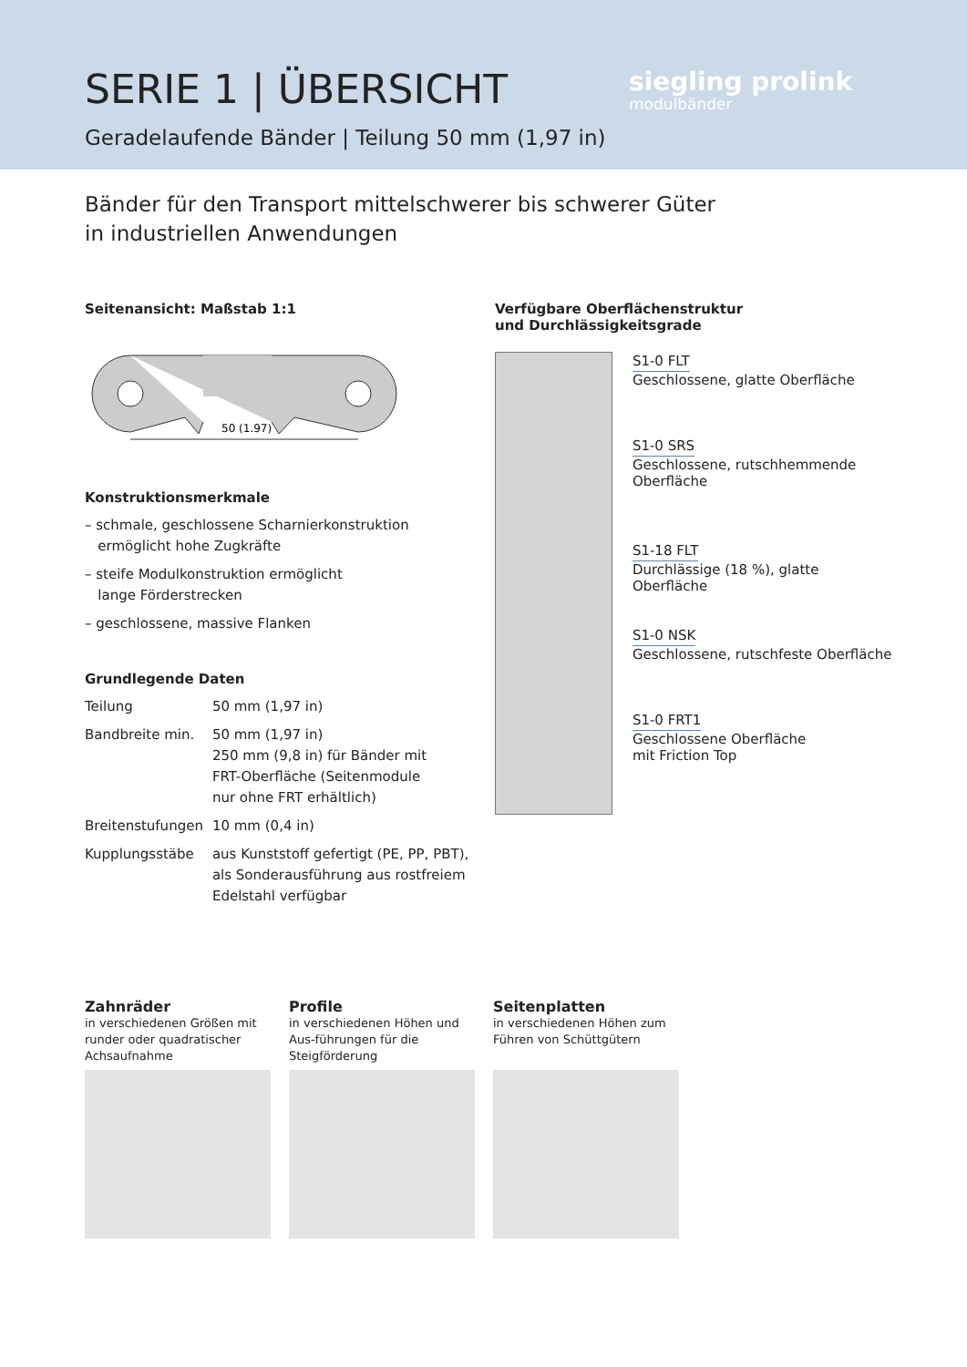SERIE 1 | ÜBERSICHT
Geradelaufende Bänder | Teilung 50 mm (1,97 in)
siegling prolink
modulbänder
Bänder für den Transport mittelschwerer bis schwerer Güter
in industriellen Anwendungen
Seitenansicht: Maßstab 1:1
50 (1.97)
Konstruktionsmerkmale
– schmale, geschlossene Scharnierkonstruktion
ermöglicht hohe Zugkräfte
– steife Modulkonstruktion ermöglicht
lange Förderstrecken
– geschlossene, massive Flanken
Grundlegende Daten
| Teilung | 50 mm (1,97 in) |
| Bandbreite min. | 50 mm (1,97 in) 250 mm (9,8 in) für Bänder mit FRT-Oberfläche (Seitenmodule nur ohne FRT erhältlich) |
| Breitenstufungen | 10 mm (0,4 in) |
| Kupplungsstäbe | aus Kunststoff gefertigt (PE, PP, PBT), als Sonderausführung aus rostfreiem Edelstahl verfügbar |
Verfügbare Oberflächenstruktur
und Durchlässigkeitsgrade
S1-0 FLT
Geschlossene, glatte Oberfläche
S1-0 SRS
Geschlossene, rutschhemmende
Oberfläche
S1-18 FLT
Durchlässige (18 %), glatte Oberfläche
S1-0 NSK
Geschlossene, rutschfeste Oberfläche
S1-0 FRT1
Geschlossene Oberfläche
mit Friction Top
Zahnräder
in verschiedenen Größen mit runder oder quadratischer Achsaufnahme
Profile
in verschiedenen Höhen und Aus-führungen für die Steigförderung
Seitenplatten
in verschiedenen Höhen zum Führen von Schüttgütern